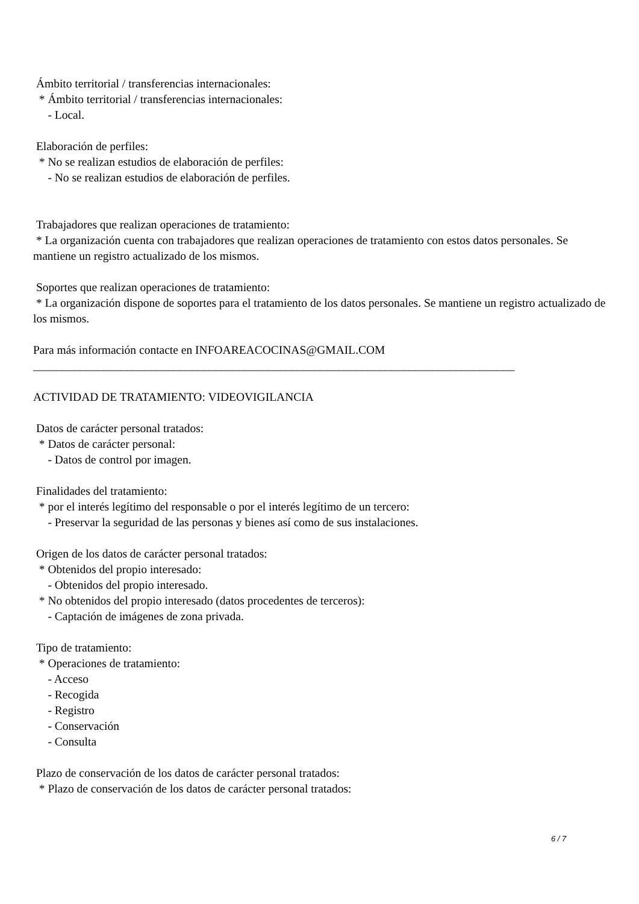Ámbito territorial / transferencias internacionales:
* Ámbito territorial / transferencias internacionales:
- Local.
Elaboración de perfiles:
* No se realizan estudios de elaboración de perfiles:
- No se realizan estudios de elaboración de perfiles.
Trabajadores que realizan operaciones de tratamiento:
* La organización cuenta con trabajadores que realizan operaciones de tratamiento con estos datos personales. Se mantiene un registro actualizado de los mismos.
Soportes que realizan operaciones de tratamiento:
* La organización dispone de soportes para el tratamiento de los datos personales. Se mantiene un registro actualizado de los mismos.
Para más información contacte en INFOAREACOCINAS@GMAIL.COM
__________________________________________________________________________________
ACTIVIDAD DE TRATAMIENTO: VIDEOVIGILANCIA
Datos de carácter personal tratados:
* Datos de carácter personal:
- Datos de control por imagen.
Finalidades del tratamiento:
* por el interés legítimo del responsable o por el interés legítimo de un tercero:
- Preservar la seguridad de las personas y bienes así como de sus instalaciones.
Origen de los datos de carácter personal tratados:
* Obtenidos del propio interesado:
- Obtenidos del propio interesado.
* No obtenidos del propio interesado (datos procedentes de terceros):
- Captación de imágenes de zona privada.
Tipo de tratamiento:
* Operaciones de tratamiento:
- Acceso
- Recogida
- Registro
- Conservación
- Consulta
Plazo de conservación de los datos de carácter personal tratados:
* Plazo de conservación de los datos de carácter personal tratados:
6 / 7